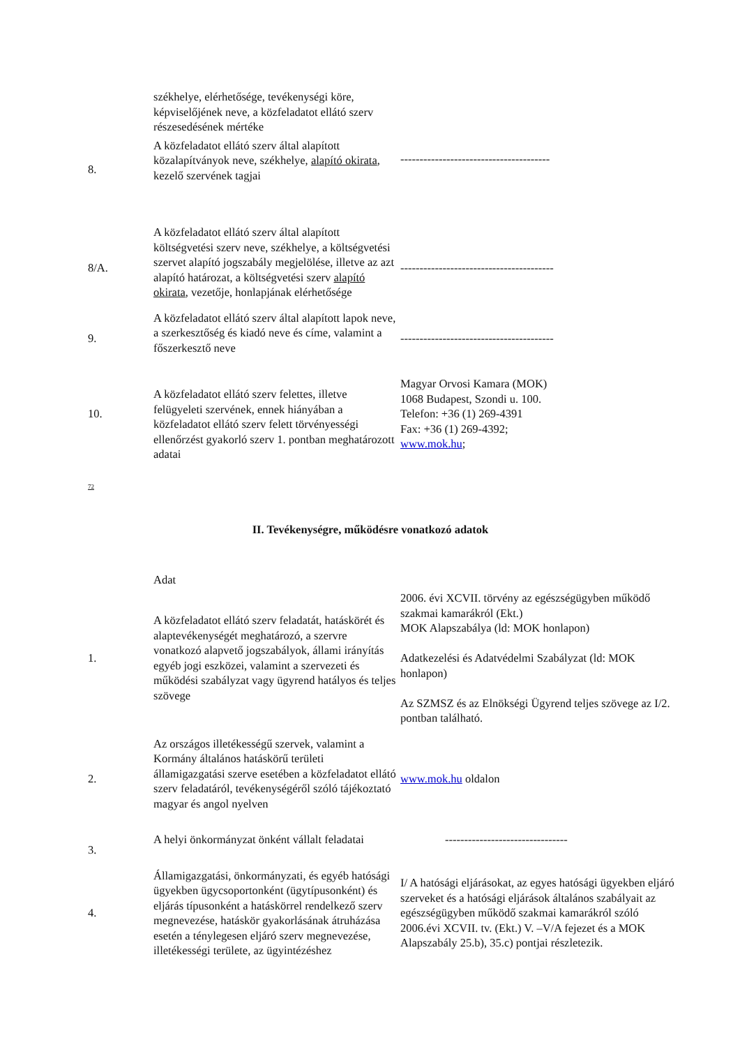| | székhelye, elérhetősége, tevékenységi köre, képviselőjének neve, a közfeladatot ellátó szerv részesedésének mértéke | |
| 8. | A közfeladatot ellátó szerv által alapított közalapítványok neve, székhelye, alapító okirata , kezelő szervének tagjai | --------------------------------------- |
| 8/A. | A közfeladatot ellátó szerv által alapított költségvetési szerv neve, székhelye, a költségvetési szervet alapító jogszabály megjelölése, illetve az azt alapító határozat, a költségvetési szerv alapító okirata , vezetője, honlapjának elérhetősége | ---------------------------------------- |
| 9. | A közfeladatot ellátó szerv által alapított lapok neve, a szerkesztőség és kiadó neve és címe, valamint a főszerkesztő neve | ---------------------------------------- |
| 10. | A közfeladatot ellátó szerv felettes, illetve felügyeleti szervének, ennek hiányában a közfeladatot ellátó szerv felett törvényességi ellenőrzést gyakorló szerv 1. pontban meghatározott adatai | Magyar Orvosi Kamara (MOK) 1068 Budapest, Szondi u. 100. Telefon: +36 (1) 269-4391 Fax: +36 (1) 269-4392; www.mok.hu ; |
72
II. Tevékenységre, működésre vonatkozó adatok
| | Adat | |
| 1. | A közfeladatot ellátó szerv feladatát, hatáskörét és alaptevékenységét meghatározó, a szervre vonatkozó alapvető jogszabályok, állami irányítás egyéb jogi eszközei, valamint a szervezeti és működési szabályzat vagy ügyrend hatályos és teljes szövege | 2006. évi XCVII. törvény az egészségügyben működő szakmai kamarákról (Ekt.) MOK Alapszabálya (ld: MOK honlapon) Adatkezelési és Adatvédelmi Szabályzat (ld: MOK honlapon) Az SZMSZ és az Elnökségi Ügyrend teljes szövege az I/2. pontban található. |
| 2. | Az országos illetékességű szervek, valamint a Kormány általános hatáskörű területi államigazgatási szerve esetében a közfeladatot ellátó szerv feladatáról, tevékenységéről szóló tájékoztató magyar és angol nyelven | www.mok.hu oldalon |
| 3. | A helyi önkormányzat önként vállalt feladatai | -------------------------------- |
| 4. | Államigazgatási, önkormányzati, és egyéb hatósági ügyekben ügycsoportonként (ügytípusonként) és eljárás típusonként a hatáskörrel rendelkező szerv megnevezése, hatáskör gyakorlásának átruházása esetén a ténylegesen eljáró szerv megnevezése, illetékességi területe, az ügyintézéshez | I/ A hatósági eljárásokat, az egyes hatósági ügyekben eljáró szerveket és a hatósági eljárások általános szabályait az egészségügyben működő szakmai kamarákról szóló 2006.évi XCVII. tv. (Ekt.) V. –V/A fejezet és a MOK Alapszabály 25.b), 35.c) pontjai részletezik. |